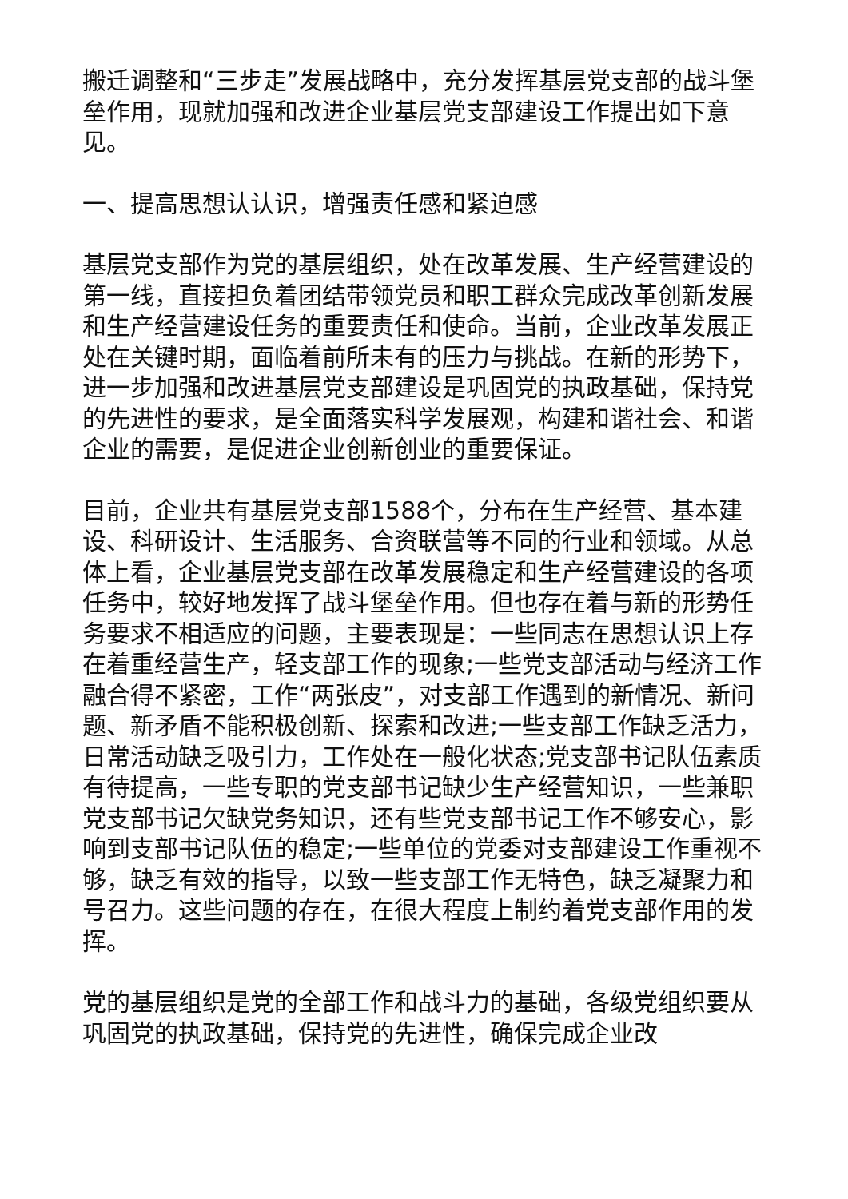搬迁调整和“三步走”发展战略中，充分发挥基层党支部的战斗堡垒作用，现就加强和改进企业基层党支部建设工作提出如下意见。
一、提高思想认认识，增强责任感和紧迫感
基层党支部作为党的基层组织，处在改革发展、生产经营建设的第一线，直接担负着团结带领党员和职工群众完成改革创新发展和生产经营建设任务的重要责任和使命。当前，企业改革发展正处在关键时期，面临着前所未有的压力与挑战。在新的形势下，进一步加强和改进基层党支部建设是巩固党的执政基础，保持党的先进性的要求，是全面落实科学发展观，构建和谐社会、和谐企业的需要，是促进企业创新创业的重要保证。
目前，企业共有基层党支部1588个，分布在生产经营、基本建设、科研设计、生活服务、合资联营等不同的行业和领域。从总体上看，企业基层党支部在改革发展稳定和生产经营建设的各项任务中，较好地发挥了战斗堡垒作用。但也存在着与新的形势任务要求不相适应的问题，主要表现是：一些同志在思想认识上存在着重经营生产，轻支部工作的现象;一些党支部活动与经济工作融合得不紧密，工作“两张皮”，对支部工作遇到的新情况、新问题、新矛盾不能积极创新、探索和改进;一些支部工作缺乏活力，日常活动缺乏吸引力，工作处在一般化状态;党支部书记队伍素质有待提高，一些专职的党支部书记缺少生产经营知识，一些兼职党支部书记欠缺党务知识，还有些党支部书记工作不够安心，影响到支部书记队伍的稳定;一些单位的党委对支部建设工作重视不够，缺乏有效的指导，以致一些支部工作无特色，缺乏凝聚力和号召力。这些问题的存在，在很大程度上制约着党支部作用的发挥。
党的基层组织是党的全部工作和战斗力的基础，各级党组织要从巩固党的执政基础，保持党的先进性，确保完成企业改